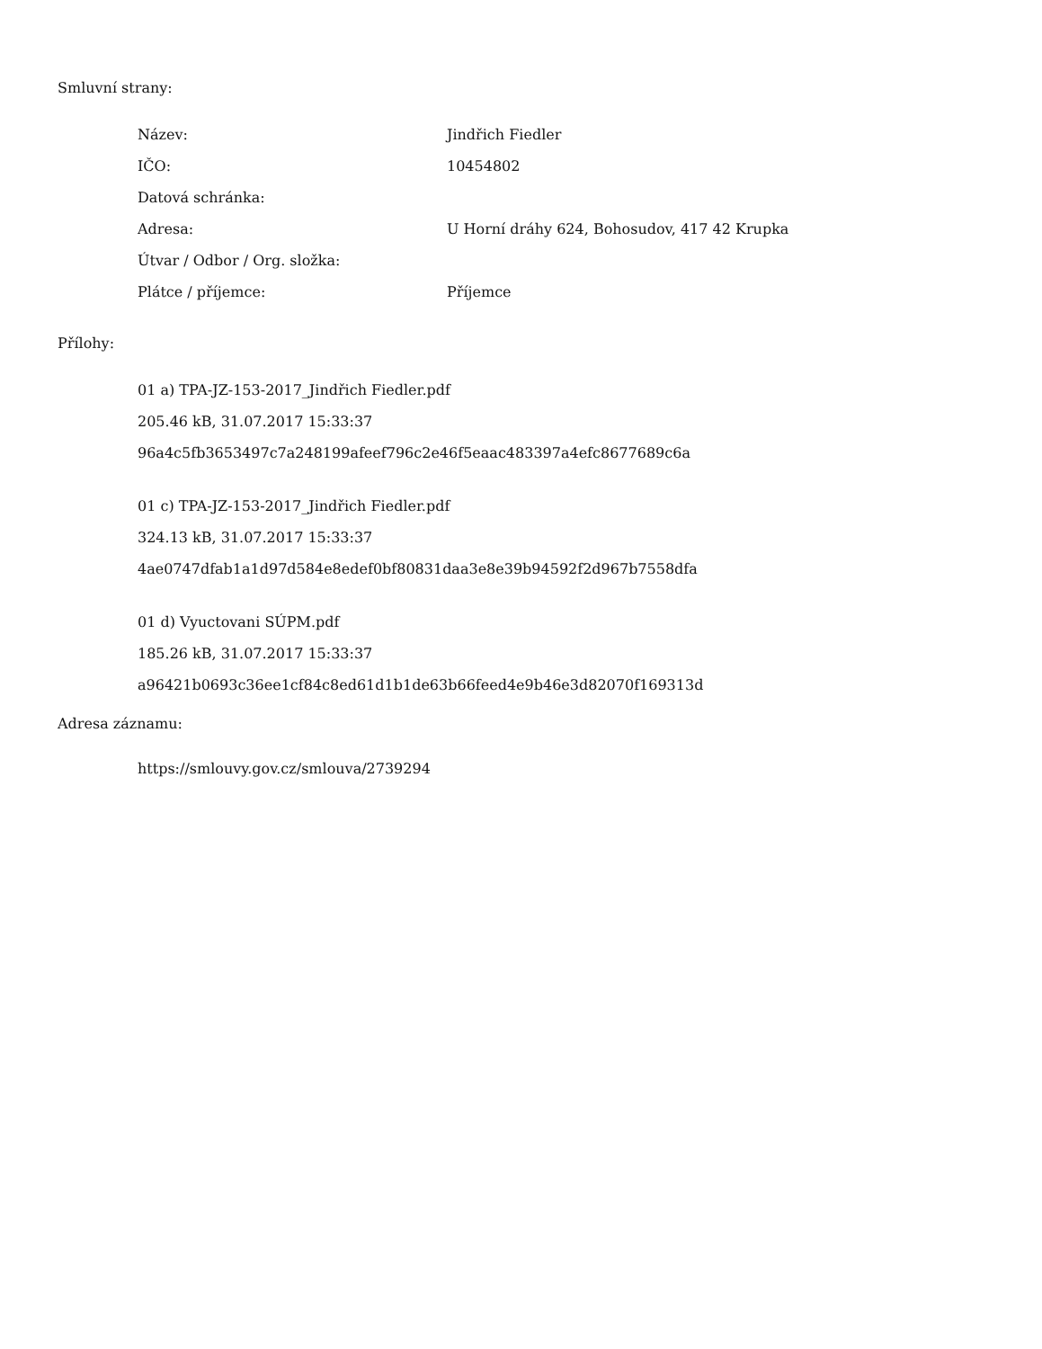Smluvní strany:
| Název: | Jindřich Fiedler |
| IČO: | 10454802 |
| Datová schránka: | |
| Adresa: | U Horní dráhy 624, Bohosudov, 417 42 Krupka |
| Útvar / Odbor / Org. složka: | |
| Plátce / příjemce: | Příjemce |
Přílohy:
01 a) TPA-JZ-153-2017_Jindřich Fiedler.pdf
205.46 kB, 31.07.2017 15:33:37
96a4c5fb3653497c7a248199afeef796c2e46f5eaac483397a4efc8677689c6a
01 c) TPA-JZ-153-2017_Jindřich Fiedler.pdf
324.13 kB, 31.07.2017 15:33:37
4ae0747dfab1a1d97d584e8edef0bf80831daa3e8e39b94592f2d967b7558dfa
01 d) Vyuctovani SÚPM.pdf
185.26 kB, 31.07.2017 15:33:37
a96421b0693c36ee1cf84c8ed61d1b1de63b66feed4e9b46e3d82070f169313d
Adresa záznamu:
https://smlouvy.gov.cz/smlouva/2739294